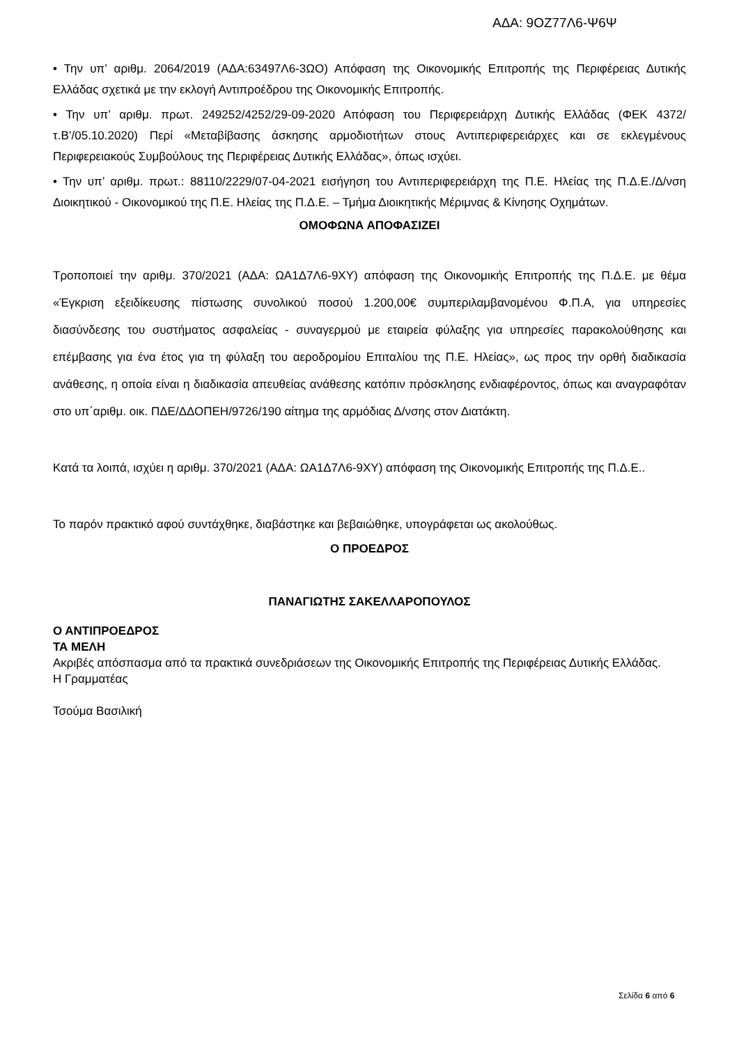ΑΔΑ: 9ΟΖ77Λ6-Ψ6Ψ
• Την υπ’ αριθμ. 2064/2019 (ΑΔΑ:63497Λ6-3ΩΟ) Απόφαση της Οικονομικής Επιτροπής της Περιφέρειας Δυτικής Ελλάδας σχετικά με την εκλογή Αντιπροέδρου της Οικονομικής Επιτροπής.
• Την υπ’ αριθμ. πρωτ. 249252/4252/29-09-2020 Απόφαση του Περιφερειάρχη Δυτικής Ελλάδας (ΦΕΚ 4372/τ.Β’/05.10.2020) Περί «Μεταβίβασης άσκησης αρμοδιοτήτων στους Αντιπεριφερειάρχες και σε εκλεγμένους Περιφερειακούς Συμβούλους της Περιφέρειας Δυτικής Ελλάδας», όπως ισχύει.
• Την υπ’ αριθμ. πρωτ.: 88110/2229/07-04-2021 εισήγηση του Αντιπεριφερειάρχη της Π.Ε. Ηλείας της Π.Δ.Ε./Δ/νση Διοικητικού - Οικονομικού της Π.Ε. Ηλείας της Π.Δ.Ε. – Τμήμα Διοικητικής Μέριμνας & Κίνησης Οχημάτων.
ΟΜΟΦΩΝΑ ΑΠΟΦΑΣΙΖΕΙ
Τροποποιεί την αριθμ. 370/2021 (ΑΔΑ: ΩΑ1Δ7Λ6-9ΧΥ) απόφαση της Οικονομικής Επιτροπής της Π.Δ.Ε. με θέμα «Έγκριση εξειδίκευσης πίστωσης συνολικού ποσού 1.200,00€ συμπεριλαμβανομένου Φ.Π.Α, για υπηρεσίες διασύνδεσης του συστήματος ασφαλείας - συναγερμού με εταιρεία φύλαξης για υπηρεσίες παρακολούθησης και επέμβασης για ένα έτος για τη φύλαξη του αεροδρομίου Επιταλίου της Π.Ε. Ηλείας», ως προς την ορθή διαδικασία ανάθεσης, η οποία είναι η διαδικασία απευθείας ανάθεσης κατόπιν πρόσκλησης ενδιαφέροντος, όπως και αναγραφόταν στο υπ΄αριθμ. οικ. ΠΔΕ/ΔΔΟΠΕΗ/9726/190 αίτημα της αρμόδιας Δ/νσης στον Διατάκτη.
Κατά τα λοιπά, ισχύει η αριθμ. 370/2021 (ΑΔΑ: ΩΑ1Δ7Λ6-9ΧΥ) απόφαση της Οικονομικής Επιτροπής της Π.Δ.Ε..
Το παρόν πρακτικό αφού συντάχθηκε, διαβάστηκε και βεβαιώθηκε, υπογράφεται ως ακολούθως.
Ο ΠΡΟΕΔΡΟΣ
ΠΑΝΑΓΙΩΤΗΣ ΣΑΚΕΛΛΑΡΟΠΟΥΛΟΣ
Ο ΑΝΤΙΠΡΟΕΔΡΟΣ
ΤΑ ΜΕΛΗ
Ακριβές απόσπασμα από τα πρακτικά συνεδριάσεων της Οικονομικής Επιτροπής της Περιφέρειας Δυτικής Ελλάδας.
Η Γραμματέας
Τσούμα Βασιλική
Σελίδα 6 από 6